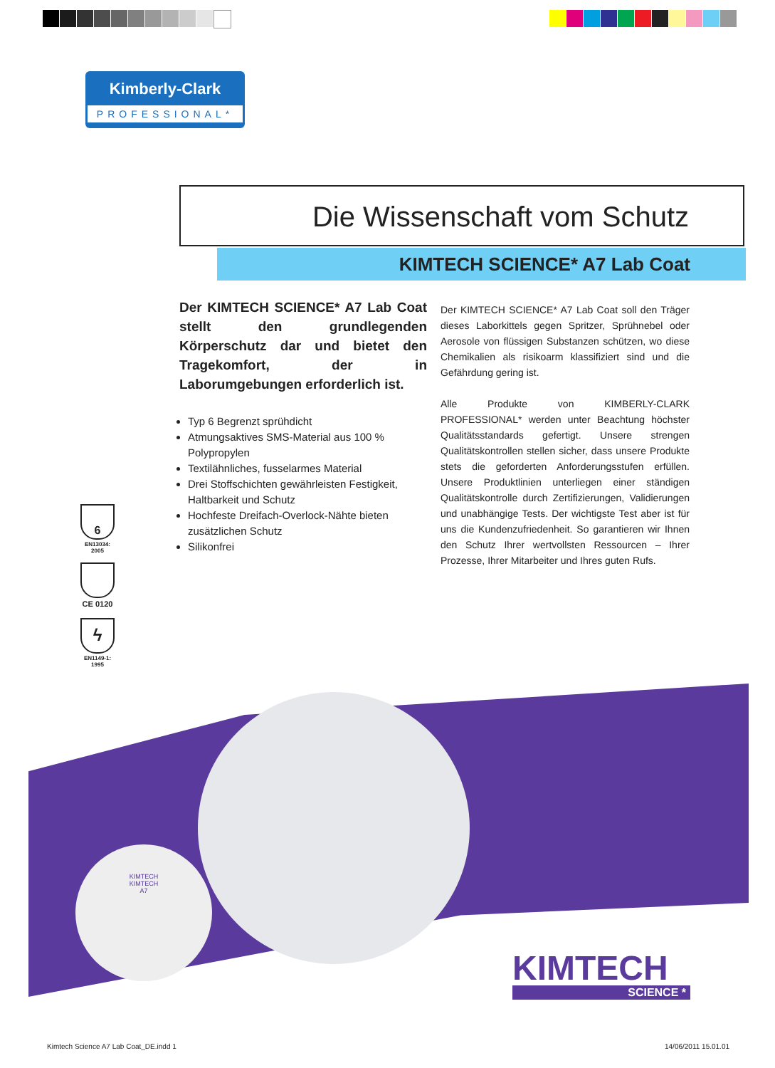Kimberly-Clark
PROFESSIONAL*
Die Wissenschaft vom Schutz
KIMTECH SCIENCE* A7 Lab Coat
Der KIMTECH SCIENCE* A7 Lab Coat stellt den grundlegenden Körperschutz dar und bietet den Tragekomfort, der in Laborumgebungen erforderlich ist.
Typ 6 Begrenzt sprühdicht
Atmungsaktives SMS-Material aus 100 % Polypropylen
Textilähnliches, fusselarmes Material
Drei Stoffschichten gewährleisten Festigkeit, Haltbarkeit und Schutz
Hochfeste Dreifach-Overlock-Nähte bieten zusätzlichen Schutz
Silikonfrei
Der KIMTECH SCIENCE* A7 Lab Coat soll den Träger dieses Laborkittels gegen Spritzer, Sprühnebel oder Aerosole von flüssigen Substanzen schützen, wo diese Chemikalien als risikoarm klassifiziert sind und die Gefährdung gering ist.
Alle Produkte von KIMBERLY-CLARK PROFESSIONAL* werden unter Beachtung höchster Qualitätsstandards gefertigt. Unsere strengen Qualitätskontrollen stellen sicher, dass unsere Produkte stets die geforderten Anforderungsstufen erfüllen. Unsere Produktlinien unterliegen einer ständigen Qualitätskontrolle durch Zertifizierungen, Validierungen und unabhängige Tests. Der wichtigste Test aber ist für uns die Kundenzufriedenheit. So garantieren wir Ihnen den Schutz Ihrer wertvollsten Ressourcen – Ihrer Prozesse, Ihrer Mitarbeiter und Ihres guten Rufs.
6
EN13034:
2005
CE 0120
ϟ
EN1149-1:
1995
KIMTECH
KIMTECH
A7
KIMTECH
SCIENCE *
Kimtech Science A7 Lab Coat_DE.indd 1
14/06/2011 15.01.01